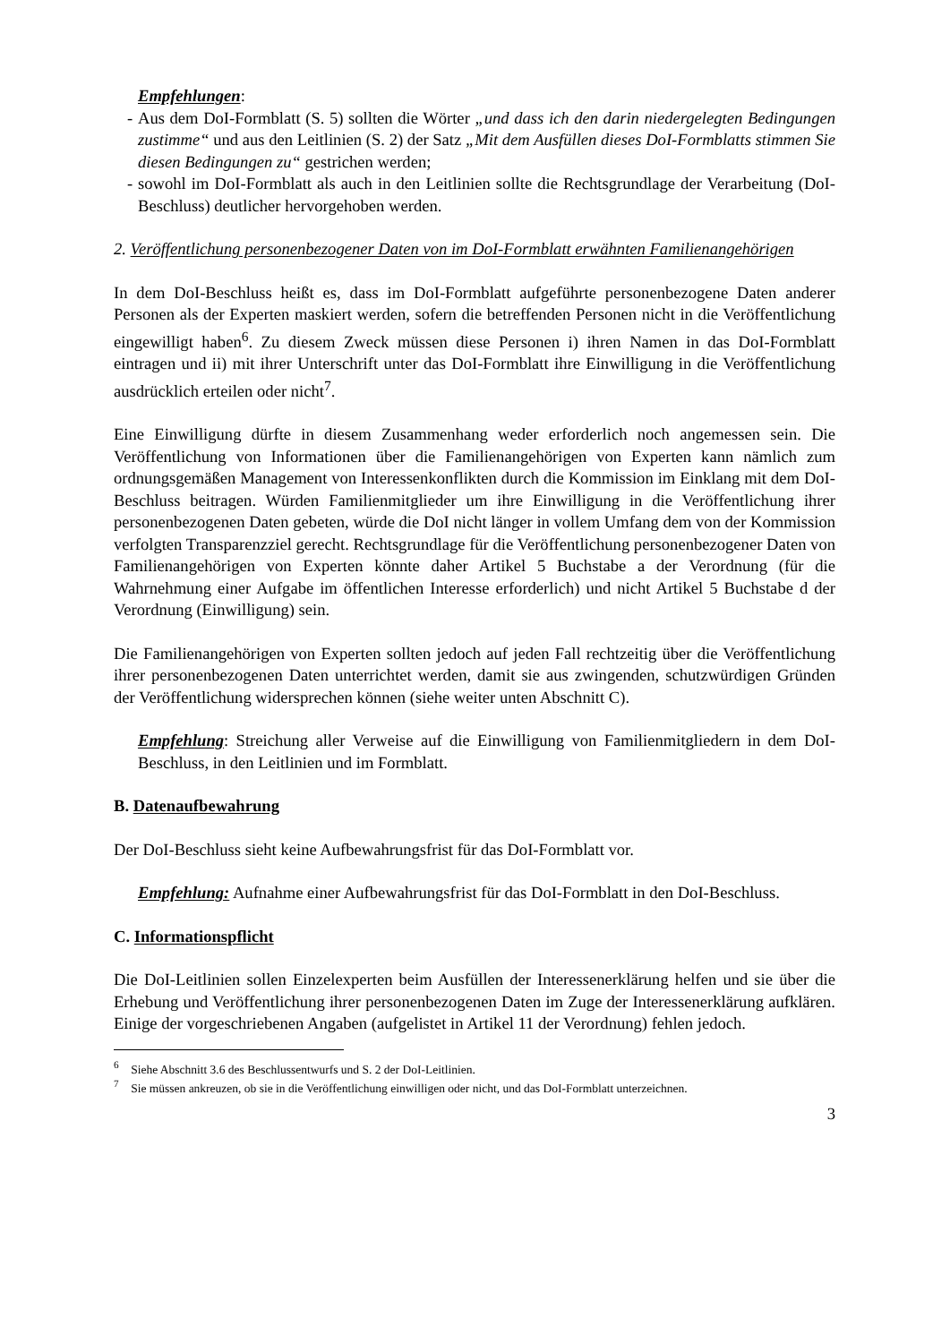Empfehlungen:
- Aus dem DoI-Formblatt (S. 5) sollten die Wörter „und dass ich den darin niedergelegten Bedingungen zustimme“ und aus den Leitlinien (S. 2) der Satz „Mit dem Ausfüllen dieses DoI-Formblatts stimmen Sie diesen Bedingungen zu“ gestrichen werden;
- sowohl im DoI-Formblatt als auch in den Leitlinien sollte die Rechtsgrundlage der Verarbeitung (DoI-Beschluss) deutlicher hervorgehoben werden.
2. Veröffentlichung personenbezogener Daten von im DoI-Formblatt erwähnten Familienangehörigen
In dem DoI-Beschluss heißt es, dass im DoI-Formblatt aufgeführte personenbezogene Daten anderer Personen als der Experten maskiert werden, sofern die betreffenden Personen nicht in die Veröffentlichung eingewilligt haben<sup>6</sup>. Zu diesem Zweck müssen diese Personen i) ihren Namen in das DoI-Formblatt eintragen und ii) mit ihrer Unterschrift unter das DoI-Formblatt ihre Einwilligung in die Veröffentlichung ausdrücklich erteilen oder nicht<sup>7</sup>.
Eine Einwilligung dürfte in diesem Zusammenhang weder erforderlich noch angemessen sein. Die Veröffentlichung von Informationen über die Familienangehörigen von Experten kann nämlich zum ordnungsgemäßen Management von Interessenkonflikten durch die Kommission im Einklang mit dem DoI-Beschluss beitragen. Würden Familienmitglieder um ihre Einwilligung in die Veröffentlichung ihrer personenbezogenen Daten gebeten, würde die DoI nicht länger in vollem Umfang dem von der Kommission verfolgten Transparenzziel gerecht. Rechtsgrundlage für die Veröffentlichung personenbezogener Daten von Familienangehörigen von Experten könnte daher Artikel 5 Buchstabe a der Verordnung (für die Wahrnehmung einer Aufgabe im öffentlichen Interesse erforderlich) und nicht Artikel 5 Buchstabe d der Verordnung (Einwilligung) sein.
Die Familienangehörigen von Experten sollten jedoch auf jeden Fall rechtzeitig über die Veröffentlichung ihrer personenbezogenen Daten unterrichtet werden, damit sie aus zwingenden, schutzwürdigen Gründen der Veröffentlichung widersprechen können (siehe weiter unten Abschnitt C).
Empfehlung: Streichung aller Verweise auf die Einwilligung von Familienmitgliedern in dem DoI-Beschluss, in den Leitlinien und im Formblatt.
B. Datenaufbewahrung
Der DoI-Beschluss sieht keine Aufbewahrungsfrist für das DoI-Formblatt vor.
Empfehlung: Aufnahme einer Aufbewahrungsfrist für das DoI-Formblatt in den DoI-Beschluss.
C. Informationspflicht
Die DoI-Leitlinien sollen Einzelexperten beim Ausfüllen der Interessenerklärung helfen und sie über die Erhebung und Veröffentlichung ihrer personenbezogenen Daten im Zuge der Interessenerklärung aufklären. Einige der vorgeschriebenen Angaben (aufgelistet in Artikel 11 der Verordnung) fehlen jedoch.
<sup>6</sup> Siehe Abschnitt 3.6 des Beschlussentwurfs und S. 2 der DoI-Leitlinien.
<sup>7</sup> Sie müssen ankreuzen, ob sie in die Veröffentlichung einwilligen oder nicht, und das DoI-Formblatt unterzeichnen.
3